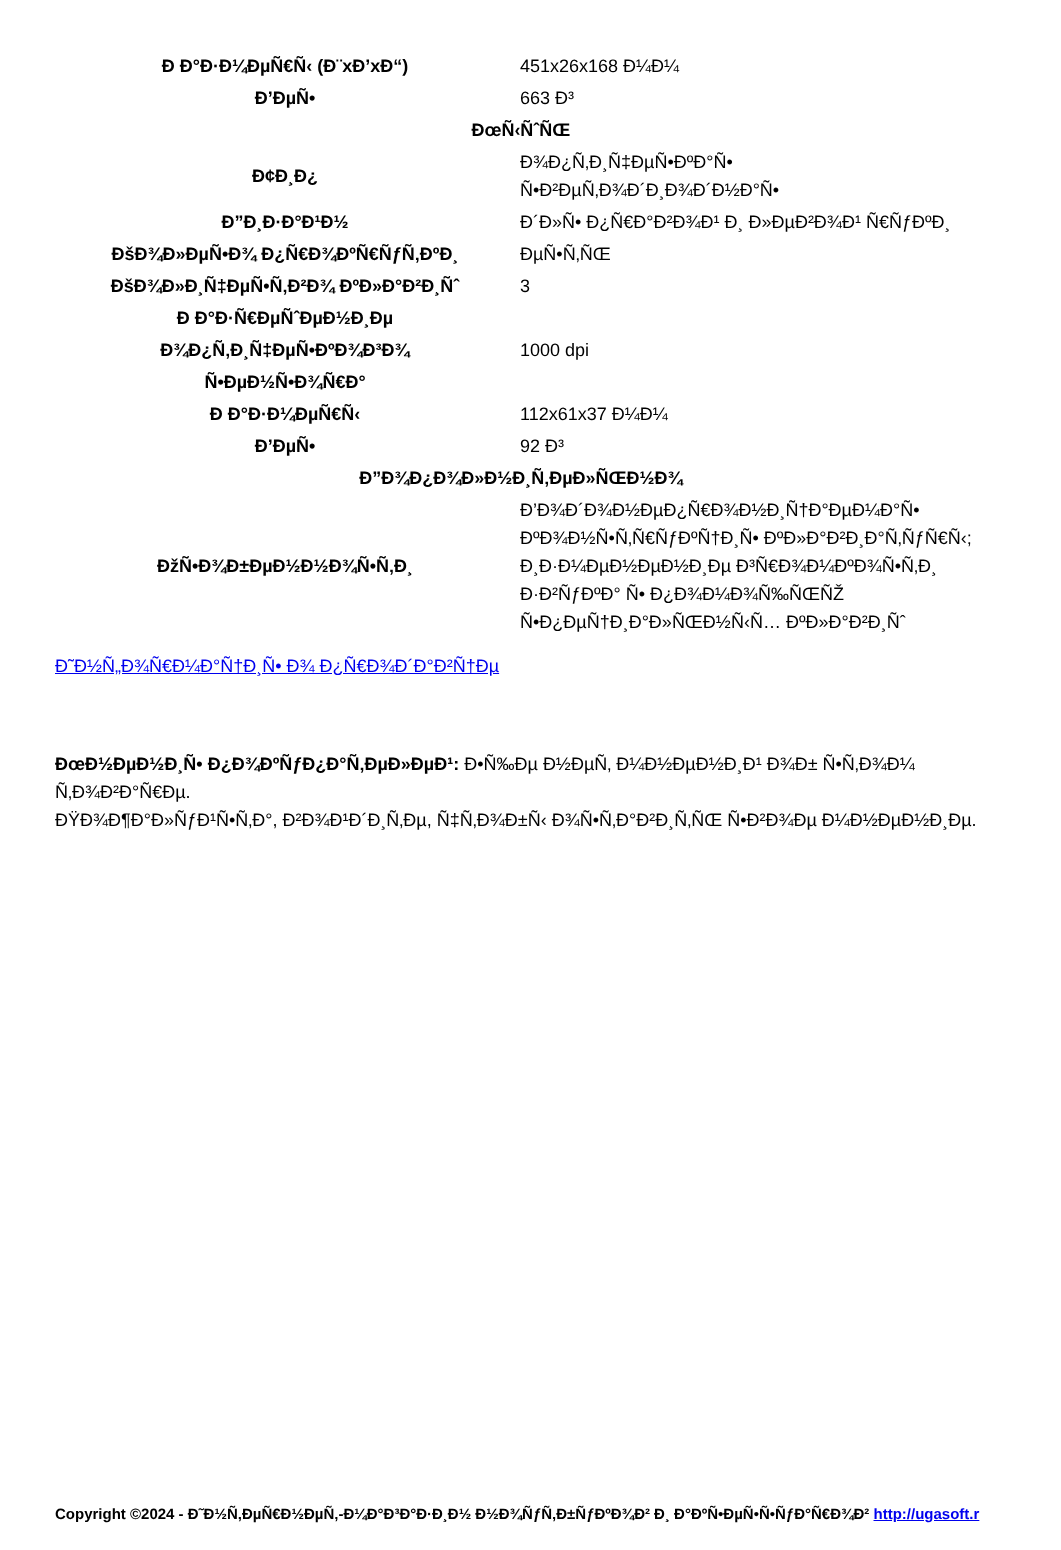| Ð Ð°Ð·Ð¼ÐµÑ€Ñ‹ (Ð¨xÐ’xÐ“) | 451x26x168 Ð¼Ð¼ |
| Ð’ÐµÑ• | 663 Ð³ |
| ÐœÑ‹ÑˆÑŒ | |
| Ð¢Ð¸Ð¿ | Ð¾Ð¿Ñ‚Ð¸Ñ‡ÐµÑ•ÐºÐ°Ñ• Ñ•Ð²ÐµÑ‚Ð¾Ð´Ð¸Ð¾Ð´Ð½Ð°Ñ• |
| Ð”Ð¸Ð·Ð°Ð¹Ð½ | Ð´Ð»Ñ• Ð¿Ñ€Ð°Ð²Ð¾Ð¹ Ð¸ Ð»ÐµÐ²Ð¾Ð¹ Ñ€ÑƒÐºÐ¸ |
| ÐšÐ¾Ð»ÐµÑ•Ð¾ Ð¿Ñ€Ð¾ÐºÑ€ÑƒÑ‚ÐºÐ¸ | ÐµÑ•Ñ‚ÑŒ |
| ÐšÐ¾Ð»Ð¸Ñ‡ÐµÑ•Ñ‚Ð²Ð¾ ÐºÐ»Ð°Ð²Ð¸Ñˆ | 3 |
| Ð Ð°Ð·Ñ€ÐµÑˆÐµÐ½Ð¸Ðµ | |
| Ð¾Ð¿Ñ‚Ð¸Ñ‡ÐµÑ•ÐºÐ¾Ð³Ð¾ | 1000 dpi |
| Ñ•ÐµÐ½Ñ•Ð¾Ñ€Ð° | |
| Ð Ð°Ð·Ð¼ÐµÑ€Ñ‹ | 112x61x37 Ð¼Ð¼ |
| Ð’ÐµÑ• | 92 Ð³ |
| Ð”Ð¾Ð¿Ð¾Ð»Ð½Ð¸Ñ‚ÐµÐ»ÑŒÐ½Ð¾ | |
| ÐžÑ•Ð¾Ð±ÐµÐ½Ð½Ð¾Ñ•Ñ‚Ð¸ | Ð’Ð¾Ð´Ð¾Ð½ÐµÐ¿Ñ€Ð¾Ð½Ð¸Ñ†Ð°ÐµÐ¼Ð°Ñ• ÐºÐ¾Ð½Ñ•Ñ‚Ñ€ÑƒÐºÑ†Ð¸Ñ• ÐºÐ»Ð°Ð²Ð¸Ð°Ñ‚ÑƒÑ€Ñ‹; Ð¸Ð·Ð¼ÐµÐ½ÐµÐ½Ð¸Ðµ Ð³Ñ€Ð¾Ð¼ÐºÐ¾Ñ•Ñ‚Ð¸ Ð·Ð²ÑƒÐºÐ° Ñ• Ð¿Ð¾Ð¼Ð¾Ñ‰ÑŒÑŽ Ñ•Ð¿ÐµÑ†Ð¸Ð°Ð»ÑŒÐ½Ñ‹Ñ… ÐºÐ»Ð°Ð²Ð¸Ñˆ |
Ð˜Ð½Ñ„Ð¾Ñ€Ð¼Ð°Ñ†Ð¸Ñ• Ð¾ Ð¿Ñ€Ð¾Ð´Ð°Ð²Ñ†Ðµ
ÐœÐ½ÐµÐ½Ð¸Ñ• Ð¿Ð¾ÐºÑƒÐ¿Ð°Ñ‚ÐµÐ»ÐµÐ¹: Ð•Ñ‰Ðµ Ð½ÐµÑ‚ Ð¼Ð½ÐµÐ½Ð¸Ð¹ Ð¾Ð± Ñ•Ñ‚Ð¾Ð¼ Ñ‚Ð¾Ð²Ð°Ñ€Ðµ.
ÐŸÐ¾Ð¶Ð°Ð»ÑƒÐ¹Ñ•Ñ‚Ð°, Ð²Ð¾Ð¹Ð´Ð¸Ñ‚Ðµ, Ñ‡Ñ‚Ð¾Ð±Ñ‹ Ð¾Ñ•Ñ‚Ð°Ð²Ð¸Ñ‚ÑŒ Ñ•Ð²Ð¾Ðµ Ð¼Ð½ÐµÐ½Ð¸Ðµ.
Copyright ©2024 - Ð˜Ð½Ñ‚ÐµÑ€Ð½ÐµÑ‚-Ð¼Ð°Ð³Ð°Ð·Ð¸Ð½ Ð½Ð¾ÑƒÑ‚Ð±ÑƒÐºÐ¾Ð² Ð¸ Ð°ÐºÑ•ÐµÑ•Ñ•ÑƒÐ°Ñ€Ð¾Ð² http://ugasoft.r